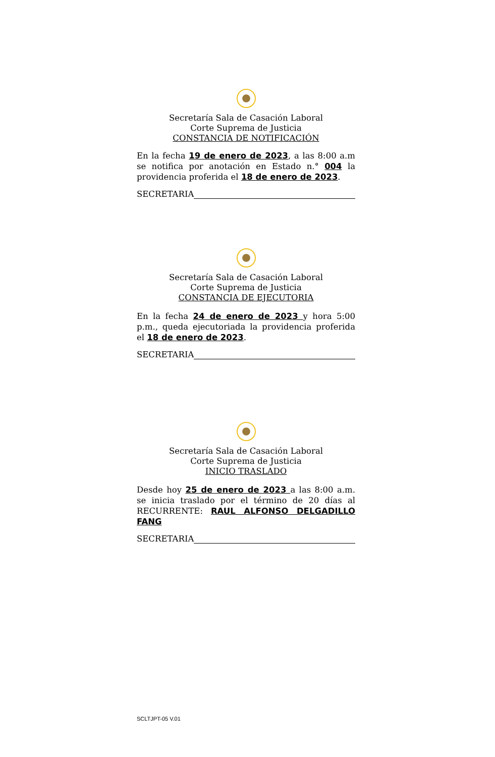Secretaría Sala de Casación Laboral
Corte Suprema de Justicia
CONSTANCIA DE NOTIFICACIÓN
En la fecha 19 de enero de 2023, a las 8:00 a.m se notifica por anotación en Estado n.° 004 la providencia proferida el 18 de enero de 2023.
SECRETARIA
Secretaría Sala de Casación Laboral
Corte Suprema de Justicia
CONSTANCIA DE EJECUTORIA
En la fecha 24 de enero de 2023 y hora 5:00 p.m., queda ejecutoriada la providencia proferida el 18 de enero de 2023.
SECRETARIA
Secretaría Sala de Casación Laboral
Corte Suprema de Justicia
INICIO TRASLADO
Desde hoy 25 de enero de 2023 a las 8:00 a.m. se inicia traslado por el término de 20 días al RECURRENTE: RAUL ALFONSO DELGADILLO FANG
SECRETARIA
SCLTJPT-05 V.01